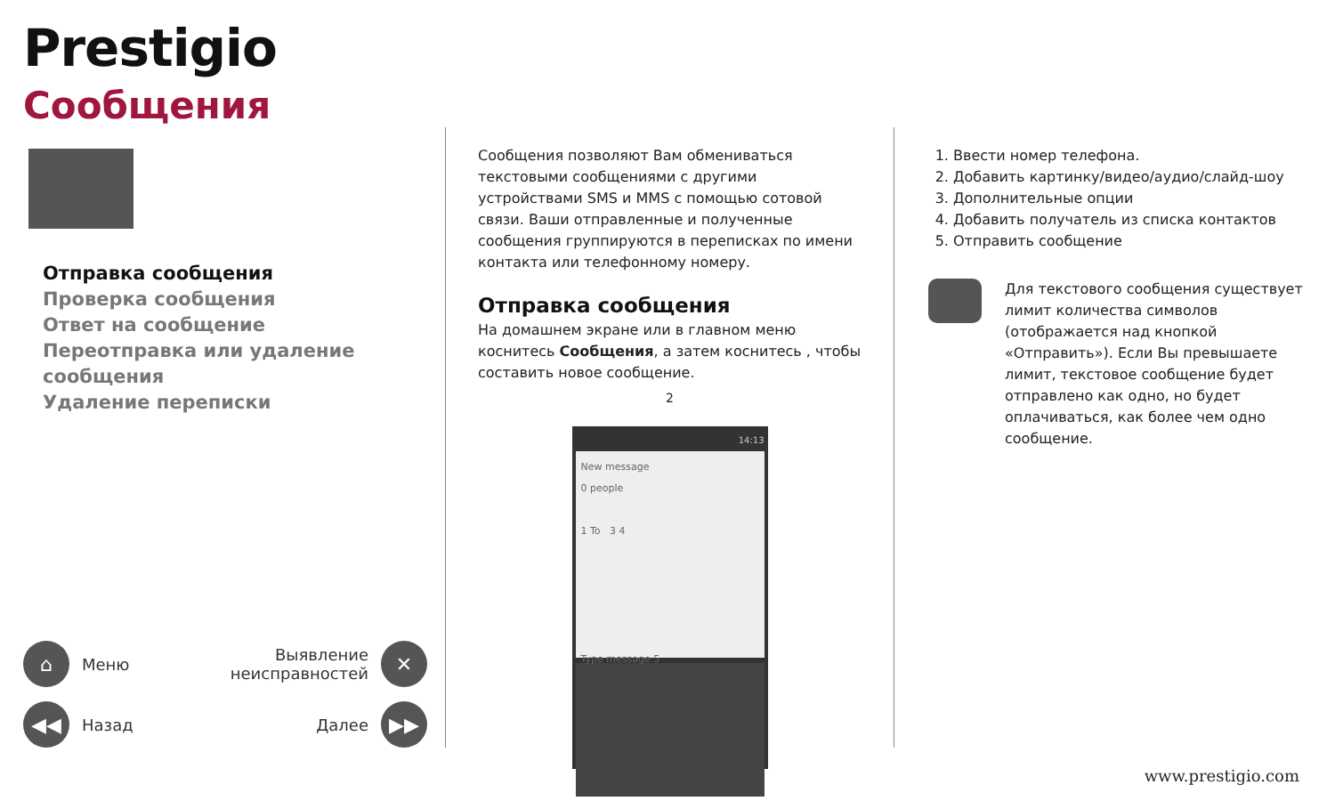Prestigio
Сообщения
Отправка сообщения
Проверка сообщения
Ответ на сообщение
Переотправка или удаление сообщения
Удаление переписки
⌂ Меню
Выявление
неисправностей ✕
◀◀ Назад
Далее ▶▶
Сообщения позволяют Вам обмениваться текстовыми сообщениями с другими устройствами SMS и MMS с помощью сотовой связи. Ваши отправленные и полученные сообщения группируются в переписках по имени контакта или телефонному номеру.
Отправка сообщения
На домашнем экране или в главном меню коснитесь Сообщения, а затем коснитесь , чтобы составить новое сообщение.
2
14:13
New message
0 people
1 To 3 4
Type message 5
1. Ввести номер телефона.
2. Добавить картинку/видео/аудио/слайд-шоу
3. Дополнительные опции
4. Добавить получатель из списка контактов
5. Отправить сообщение
Для текстового сообщения существует лимит количества символов (отображается над кнопкой «Отправить»). Если Вы превышаете лимит, текстовое сообщение будет отправлено как одно, но будет оплачиваться, как более чем одно сообщение.
www.prestigio.com